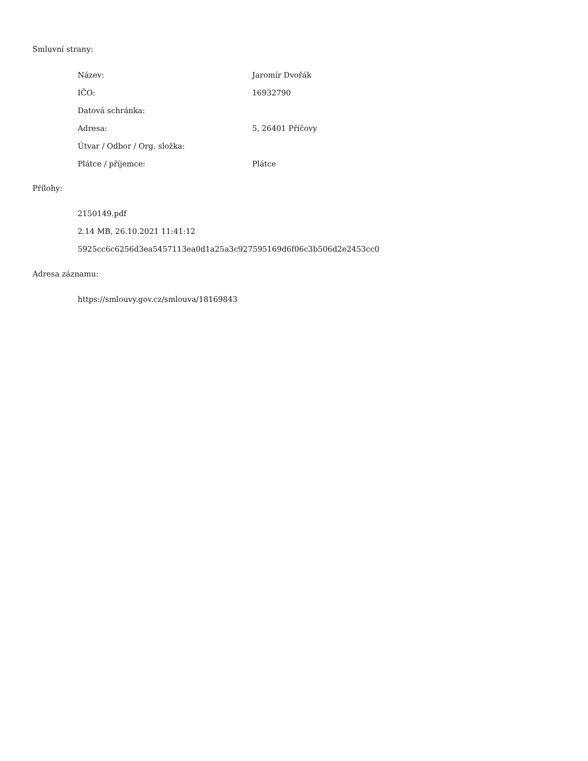Smluvní strany:
| Název: | Jaromír Dvořák |
| IČO: | 16932790 |
| Datová schránka: | |
| Adresa: | 5, 26401 Příčovy |
| Útvar / Odbor / Org. složka: | |
| Plátce / příjemce: | Plátce |
Přílohy:
2150149.pdf
2.14 MB, 26.10.2021 11:41:12
5925cc6c6256d3ea5457113ea0d1a25a3c927595169d6f06c3b506d2e2453cc0
Adresa záznamu:
https://smlouvy.gov.cz/smlouva/18169843